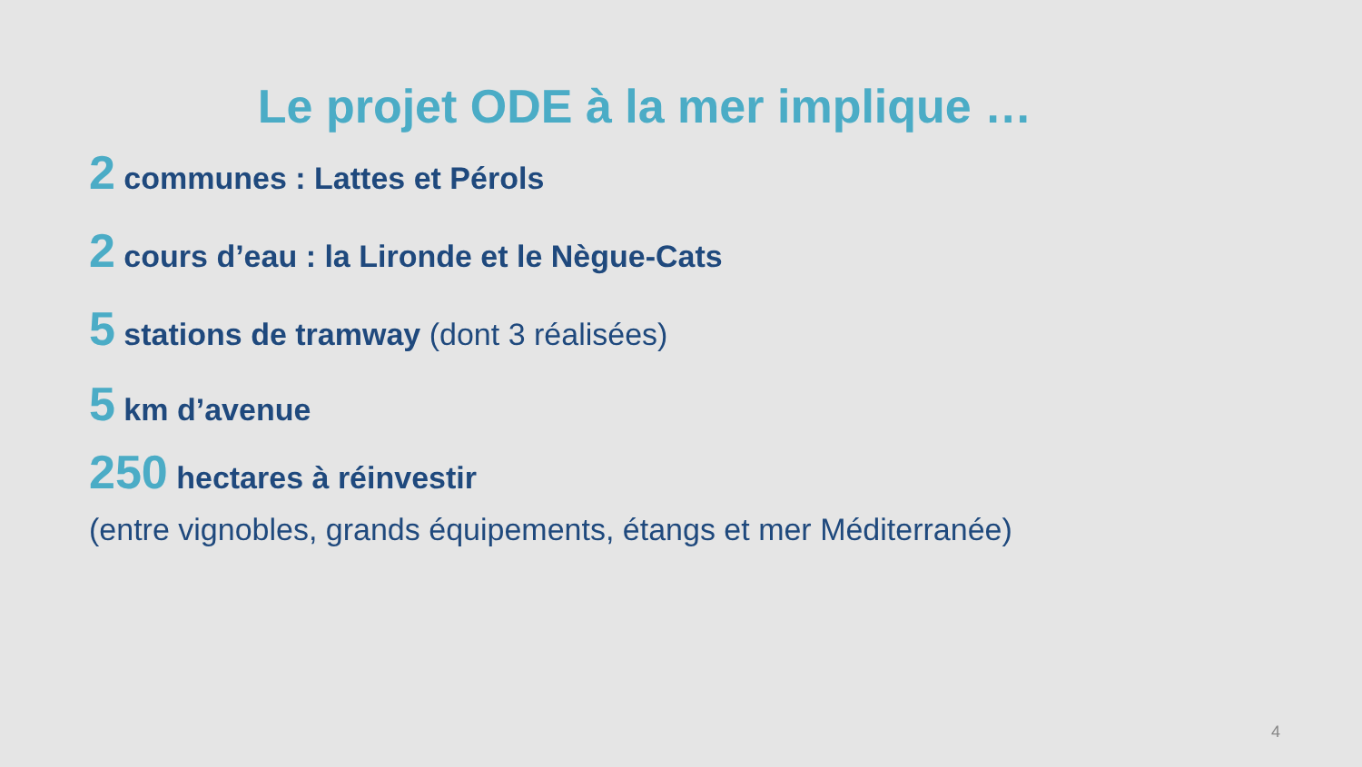Le projet ODE à la mer implique …
2 communes : Lattes et Pérols
2 cours d’eau : la Lironde et le Nègue-Cats
5 stations de tramway (dont 3 réalisées)
5 km d’avenue
250 hectares à réinvestir
(entre vignobles, grands équipements, étangs et mer Méditerranée)
4